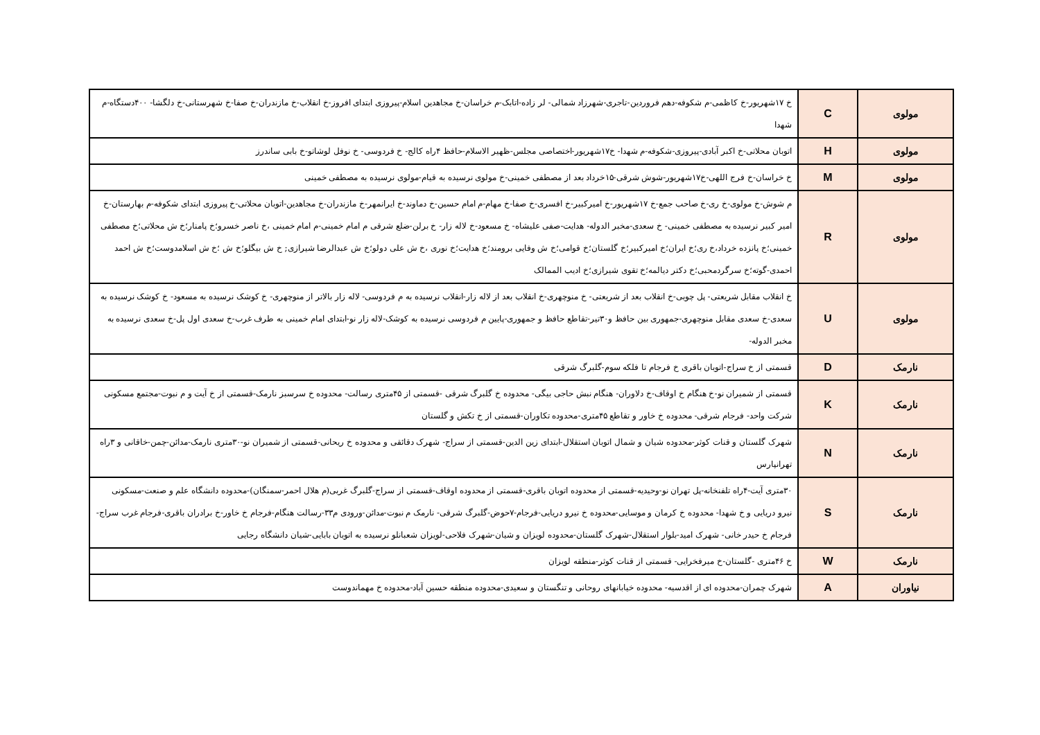| مولوی | C | خ ۱۷شهریور-خ کاظمی-م شکوفه-دهم فروردین-تاجری-شهرزاد شمالی- لر زاده-اتابک-م خراسان-خ مجاهدین اسلام-پیروزی ابتدای افروز-خ انقلاب-خ مازندران-خ صفا-خ شهرستانی-خ دلگشا- ۴۰۰دستگاه-م شهدا |
| مولوی | H | اتوبان محلاتی-خ اکبر آبادی-پیروزی-شکوفه-م شهدا- خ۱۷شهریور-اختصاصی مجلس-ظهیر الاسلام-حافظ ۴راه کالج- خ فردوسی- خ نوفل لوشاتو-خ بابی ساندرز |
| مولوی | M | خ خراسان-خ فرج اللهی-خ۱۷شهریور-شوش شرقی-۱۵خرداد بعد از مصطفی خمینی-خ مولوی نرسیده به قیام-مولوی نرسیده به مصطفی خمینی |
| مولوی | R | م شوش-خ مولوی-خ ری-خ صاحب جمع-خ ۱۷شهریور-خ امیرکبیر-خ افسری-خ صفا-خ مهام-م امام حسین-خ دماوند-خ ایرانمهر-خ مازندران-خ مجاهدین-اتوبان محلاتی-خ پیروزی ابتدای شکوفه-م بهارستان-خ امیر کبیر نرسیده به مصطفی خمینی- خ سعدی-مخبر الدوله- هدایت-صفی علیشاه- خ مسعود-خ لاله زار- خ برلن-ضلع شرقی م امام خمینی-م امام خمینی ،خ ناصر خسرو؛خ پامنار؛خ ش محلاتی؛خ مصطفی خمینی؛خ پانزده خرداد،خ ری؛خ ایران؛خ امیرکبیر؛خ گلستان؛خ قوامی؛خ ش وفایی برومند؛خ هدایت؛خ نوری ،خ ش علی دولو؛خ ش عبدالرضا شیرازی; خ ش بیگلو؛خ ش ؛خ ش اسلامدوست؛خ ش احمد احمدی-گوته؛خ سرگردمحبی؛خ دکتر دیالمه؛خ تقوی شیرازی؛خ ادیب الممالک |
| مولوی | U | خ انقلاب مقابل شریعتی- پل چوبی-خ انقلاب بعد از شریعتی- خ منوچهری-خ انقلاب بعد از لاله زار-انقلاب نرسیده به م فردوسی- لاله زار بالاتر از منوچهری- خ کوشک نرسیده به مسعود- خ کوشک نرسیده به سعدی-خ سعدی مقابل منوچهری-جمهوری بین حافظ و۳۰تیر-تقاطع حافظ و جمهوری-پایین م فردوسی نرسیده به کوشک-لاله زار نو-ابتدای امام خمینی به طرف غرب-خ سعدی اول پل-خ سعدی نرسیده به مخبر الدوله- |
| نارمک | D | قسمتی از خ سراج-اتوبان باقری خ فرجام تا فلکه سوم-گلبرگ شرقی |
| نارمک | K | قسمتی از شمیران نو-خ هنگام خ اوقاف-خ دلاوران- هنگام نبش حاجی بیگی- محدوده خ گلبرگ شرقی -قسمتی از ۴۵متری رسالت- محدوده خ سرسبز نارمک-قسمتی از خ آیت و م نبوت-مجتمع مسکونی شرکت واحد- فرجام شرقی- محدوده خ خاور و تقاطع ۴۵متری-محدوده تکاوران-قسمتی از خ تکش و گلستان |
| نارمک | N | شهرک گلستان و قنات کوثر-محدوده شیان و شمال اتوبان استقلال-ابتدای زین الدین-قسمتی از سراج- شهرک دقائقی و محدوده خ ریحانی-قسمتی از شمیران نو-۳۰متری نارمک-مدائن-چمن-خاقانی و ۳راه تهرانپارس |
| نارمک | S | ۳۰متری آیت-۴راه تلفنخانه-پل تهران نو-وحیدیه-قسمتی از محدوده اتوبان باقری-قسمتی از محدوده اوقاف-قسمتی از سراج-گلبرگ غربی(م هلال احمر-سمنگان)-محدوده دانشگاه علم و صنعت-مسکونی نیرو دریایی و خ شهدا- محدوده خ کرمان و موسایی-محدوده خ نیرو دریایی-فرجام-۷حوض-گلبرگ شرقی- نارمک م نبوت-مدائن-ورودی م۳۳-رسالت هنگام-فرجام خ خاور-خ برادران باقری-فرجام غرب سراج-فرجام خ حیدر خانی- شهرک امید-بلوار استقلال-شهرک گلستان-محدوده لویزان و شیان-شهرک فلاحی-لویزان شعبانلو نرسیده به اتوبان بابایی-شیان دانشگاه رجایی |
| نارمک | W | خ ۴۶متری -گلستان-خ میرفخرایی- قسمتی از قنات کوثر-منطقه لویزان |
| نیاوران | A | شهرک چمران-محدوده ای از اقدسیه- محدوده خیابانهای روحانی و تنگستان و سعیدی-محدوده منطقه حسین آباد-محدوده خ مهماندوست |